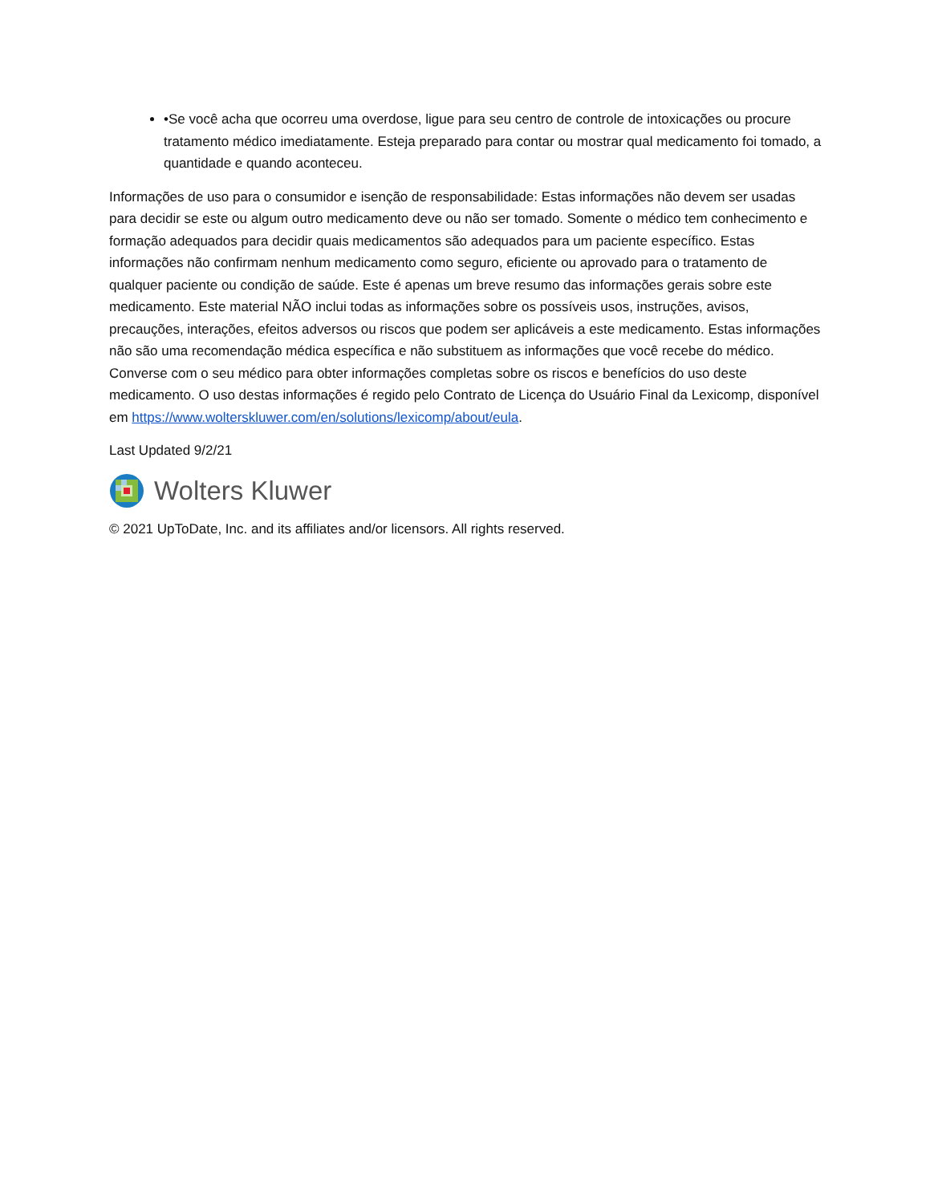•Se você acha que ocorreu uma overdose, ligue para seu centro de controle de intoxicações ou procure tratamento médico imediatamente. Esteja preparado para contar ou mostrar qual medicamento foi tomado, a quantidade e quando aconteceu.
Informações de uso para o consumidor e isenção de responsabilidade: Estas informações não devem ser usadas para decidir se este ou algum outro medicamento deve ou não ser tomado. Somente o médico tem conhecimento e formação adequados para decidir quais medicamentos são adequados para um paciente específico. Estas informações não confirmam nenhum medicamento como seguro, eficiente ou aprovado para o tratamento de qualquer paciente ou condição de saúde. Este é apenas um breve resumo das informações gerais sobre este medicamento. Este material NÃO inclui todas as informações sobre os possíveis usos, instruções, avisos, precauções, interações, efeitos adversos ou riscos que podem ser aplicáveis a este medicamento. Estas informações não são uma recomendação médica específica e não substituem as informações que você recebe do médico. Converse com o seu médico para obter informações completas sobre os riscos e benefícios do uso deste medicamento. O uso destas informações é regido pelo Contrato de Licença do Usuário Final da Lexicomp, disponível em https://www.wolterskluwer.com/en/solutions/lexicomp/about/eula.
Last Updated 9/2/21
Wolters Kluwer
© 2021 UpToDate, Inc. and its affiliates and/or licensors. All rights reserved.